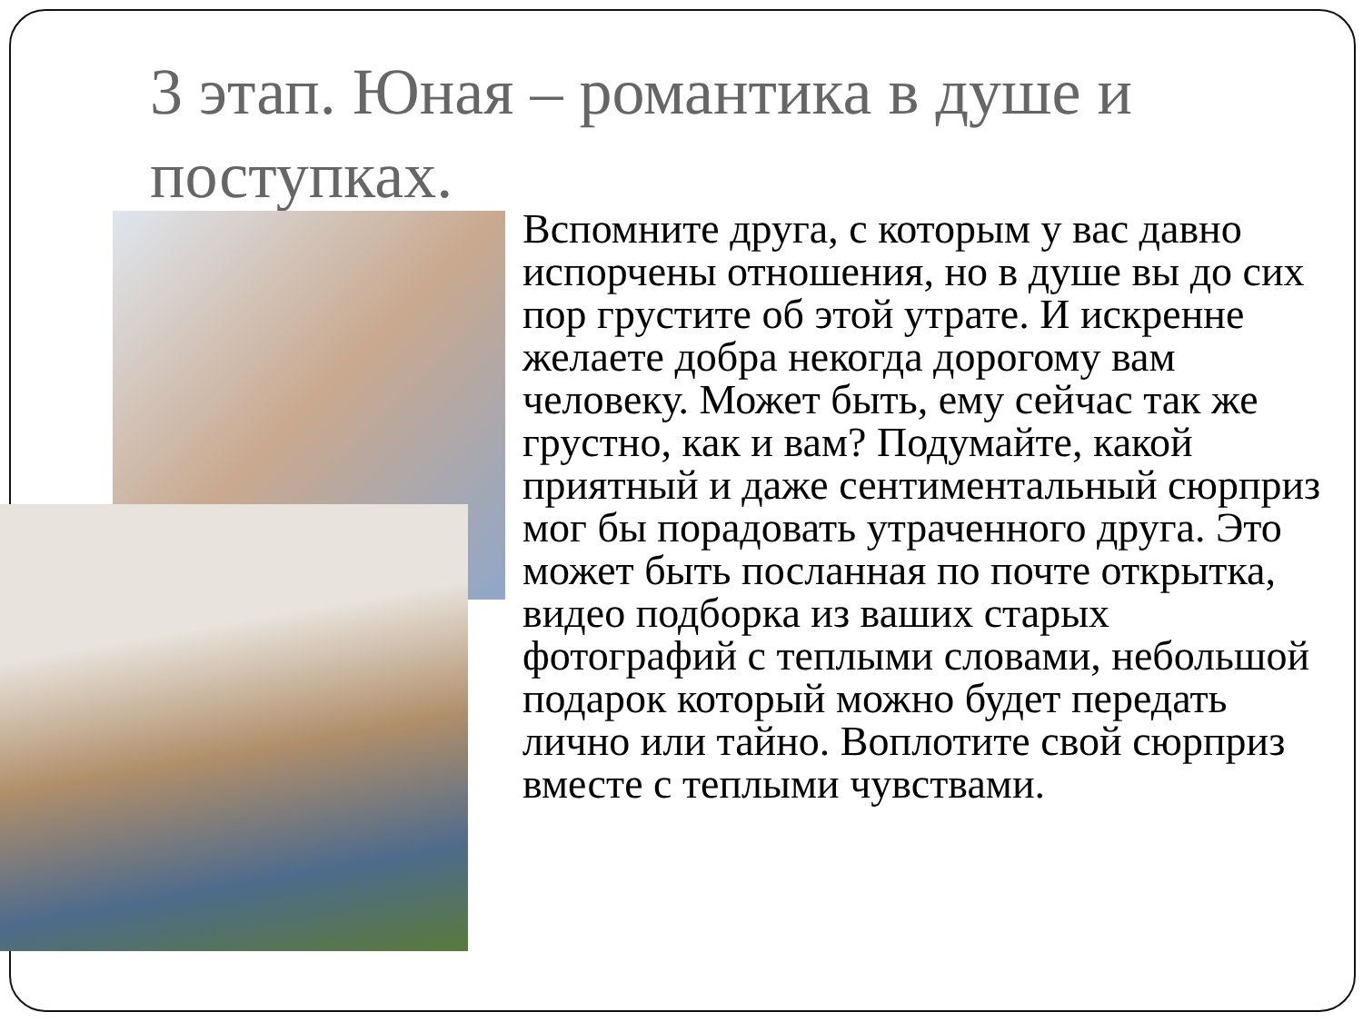3 этап. Юная – романтика в душе и поступках.
Вспомните друга, с которым у вас давно испорчены отношения, но в душе вы до сих пор грустите об этой утрате. И искренне желаете добра некогда дорогому вам человеку. Может быть, ему сейчас так же грустно, как и вам? Подумайте, какой приятный и даже сентиментальный сюрприз мог бы порадовать утраченного друга. Это может быть посланная по почте открытка, видео подборка из ваших старых фотографий с теплыми словами, небольшой подарок который можно будет передать лично или тайно. Воплотите свой сюрприз вместе с теплыми чувствами.